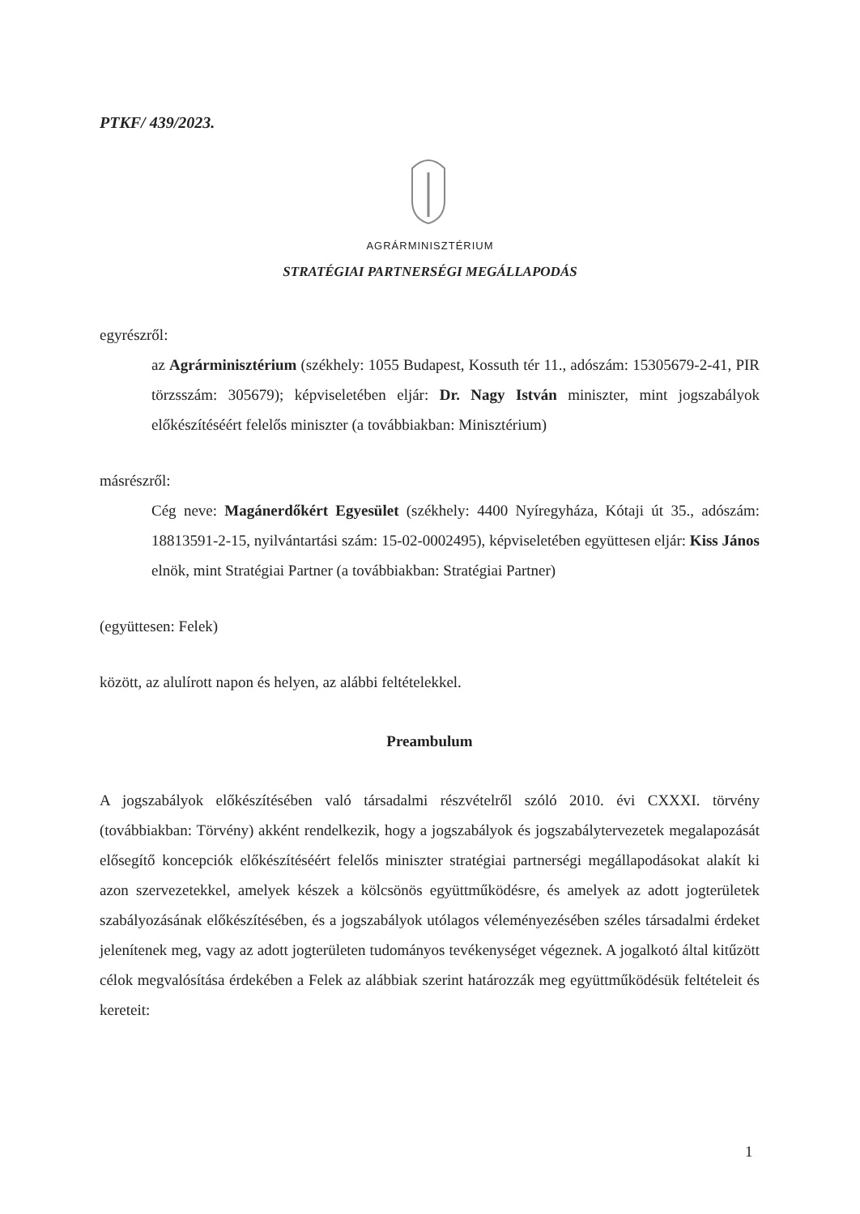PTKF/ 439/2023.
AGRÁRMINISZTÉRIUM
STRATÉGIAI PARTNERSÉGI MEGÁLLAPODÁS
egyrészről:
az Agrárminisztérium (székhely: 1055 Budapest, Kossuth tér 11., adószám: 15305679-2-41, PIR törzsszám: 305679); képviseletében eljár: Dr. Nagy István miniszter, mint jogszabályok előkészítéséért felelős miniszter (a továbbiakban: Minisztérium)
másrészről:
Cég neve: Magánerdőkért Egyesület (székhely: 4400 Nyíregyháza, Kótaji út 35., adószám: 18813591-2-15, nyilvántartási szám: 15-02-0002495), képviseletében együttesen eljár: Kiss János elnök, mint Stratégiai Partner (a továbbiakban: Stratégiai Partner)
(együttesen: Felek)
között, az alulírott napon és helyen, az alábbi feltételekkel.
Preambulum
A jogszabályok előkészítésében való társadalmi részvételről szóló 2010. évi CXXXI. törvény (továbbiakban: Törvény) akként rendelkezik, hogy a jogszabályok és jogszabálytervezetek megalapozását elősegítő koncepciók előkészítéséért felelős miniszter stratégiai partnerségi megállapodásokat alakít ki azon szervezetekkel, amelyek készek a kölcsönös együttműködésre, és amelyek az adott jogterületek szabályozásának előkészítésében, és a jogszabályok utólagos véleményezésében széles társadalmi érdeket jelenítenek meg, vagy az adott jogterületen tudományos tevékenységet végeznek. A jogalkotó által kitűzött célok megvalósítása érdekében a Felek az alábbiak szerint határozzák meg együttműködésük feltételeit és kereteit:
1